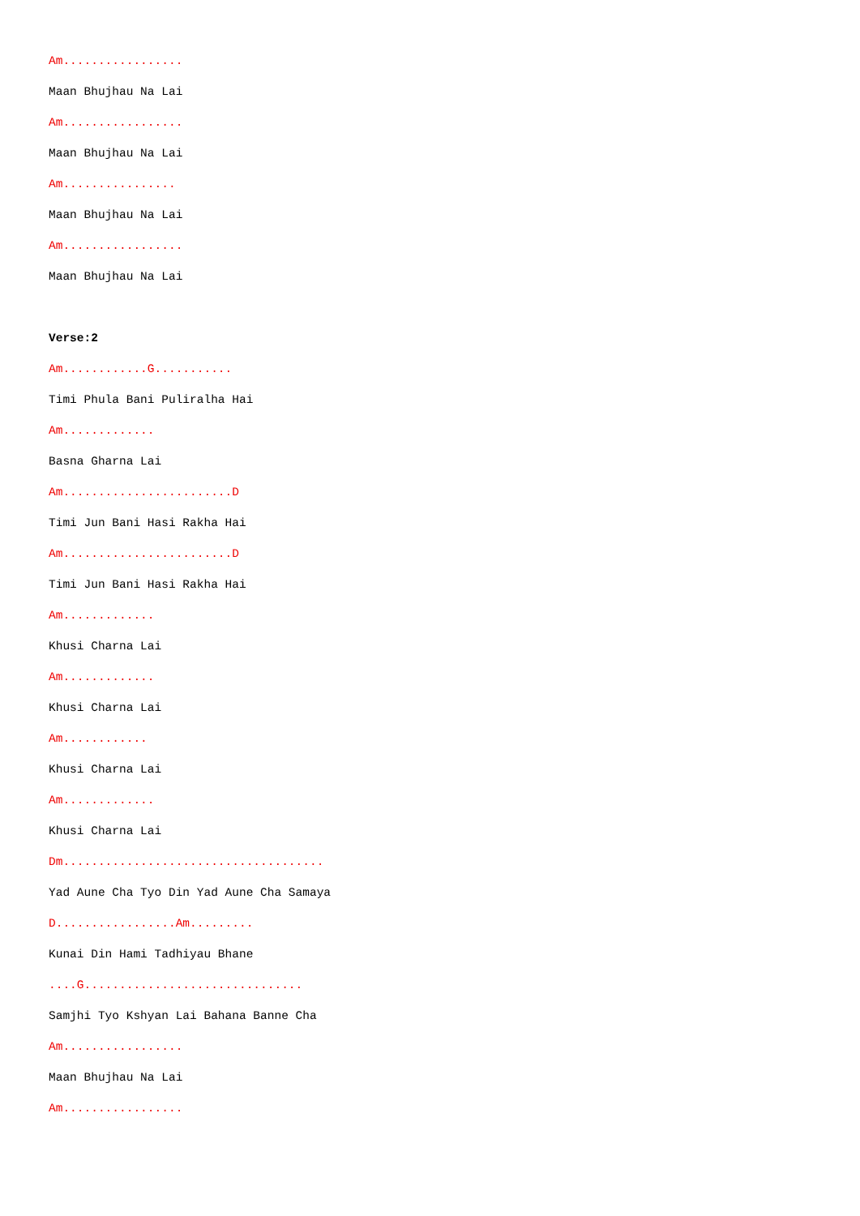Am.................
Maan Bhujhau Na Lai
Am.................
Maan Bhujhau Na Lai
Am................
Maan Bhujhau Na Lai
Am.................
Maan Bhujhau Na Lai
Verse:2
Am............G...........
Timi Phula Bani Puliralha Hai
Am.............
Basna Gharna Lai
Am........................D
Timi Jun Bani Hasi Rakha Hai
Am........................D
Timi Jun Bani Hasi Rakha Hai
Am.............
Khusi Charna Lai
Am.............
Khusi Charna Lai
Am............
Khusi Charna Lai
Am.............
Khusi Charna Lai
Dm.....................................
Yad Aune Cha Tyo Din Yad Aune Cha Samaya
D.................Am.........
Kunai Din Hami Tadhiyau Bhane
....G...............................
Samjhi Tyo Kshyan Lai Bahana Banne Cha
Am.................
Maan Bhujhau Na Lai
Am.................